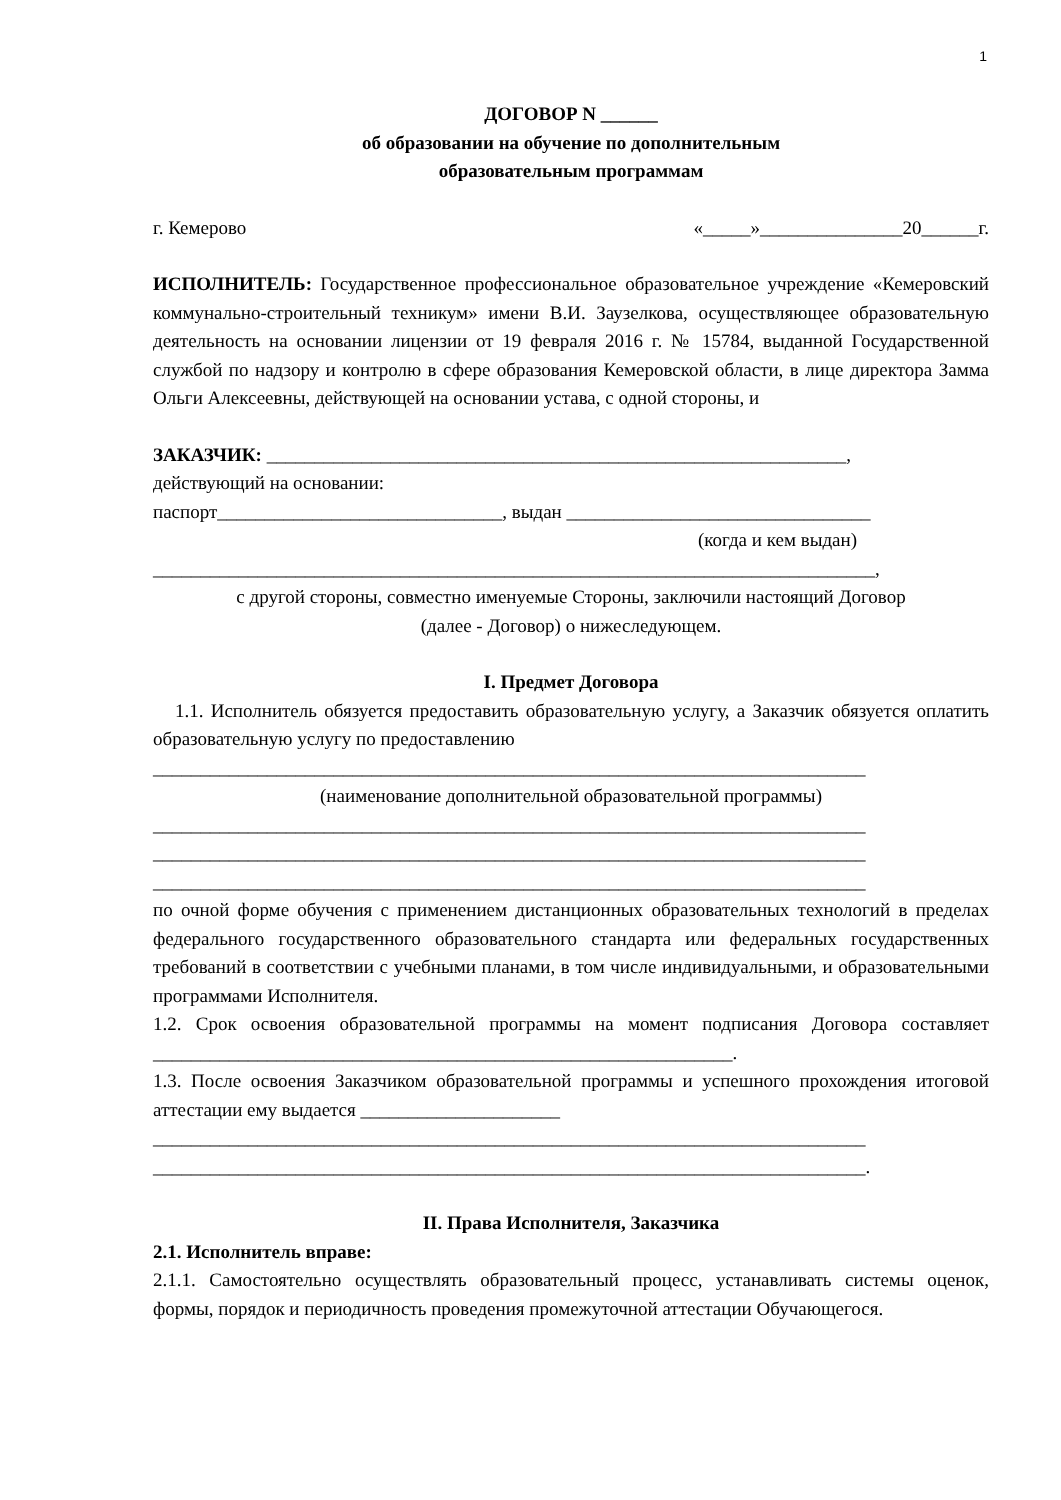1
ДОГОВОР N ______
об образовании на обучение по дополнительным
образовательным программам
г. Кемерово «_____»_______________20______г.
ИСПОЛНИТЕЛЬ: Государственное профессиональное образовательное учреждение «Кемеровский коммунально-строительный техникум» имени В.И. Заузелкова, осуществляющее образовательную деятельность на основании лицензии от 19 февраля 2016 г. № 15784, выданной Государственной службой по надзору и контролю в сфере образования Кемеровской области, в лице директора Замма Ольги Алексеевны, действующей на основании устава, с одной стороны, и
ЗАКАЗЧИК: _____________________________________________________________,
действующий на основании:
паспорт______________________________, выдан ________________________________
(когда и кем выдан)
____________________________________________________________________________,
с другой стороны, совместно именуемые Стороны, заключили настоящий Договор
(далее - Договор) о нижеследующем.
I. Предмет Договора
1.1. Исполнитель обязуется предоставить образовательную услугу, а Заказчик обязуется оплатить образовательную услугу по предоставлению
___________________________________________________________________________
(наименование дополнительной образовательной программы)
___________________________________________________________________________
___________________________________________________________________________
___________________________________________________________________________
по очной форме обучения с применением дистанционных образовательных технологий в пределах федерального государственного образовательного стандарта или федеральных государственных требований в соответствии с учебными планами, в том числе индивидуальными, и образовательными программами Исполнителя.
1.2. Срок освоения образовательной программы на момент подписания Договора составляет _____________________________________________________________.
1.3. После освоения Заказчиком образовательной программы и успешного прохождения итоговой аттестации ему выдается _____________________
___________________________________________________________________________
___________________________________________________________________________.
II. Права Исполнителя, Заказчика
2.1. Исполнитель вправе:
2.1.1. Самостоятельно осуществлять образовательный процесс, устанавливать системы оценок, формы, порядок и периодичность проведения промежуточной аттестации Обучающегося.